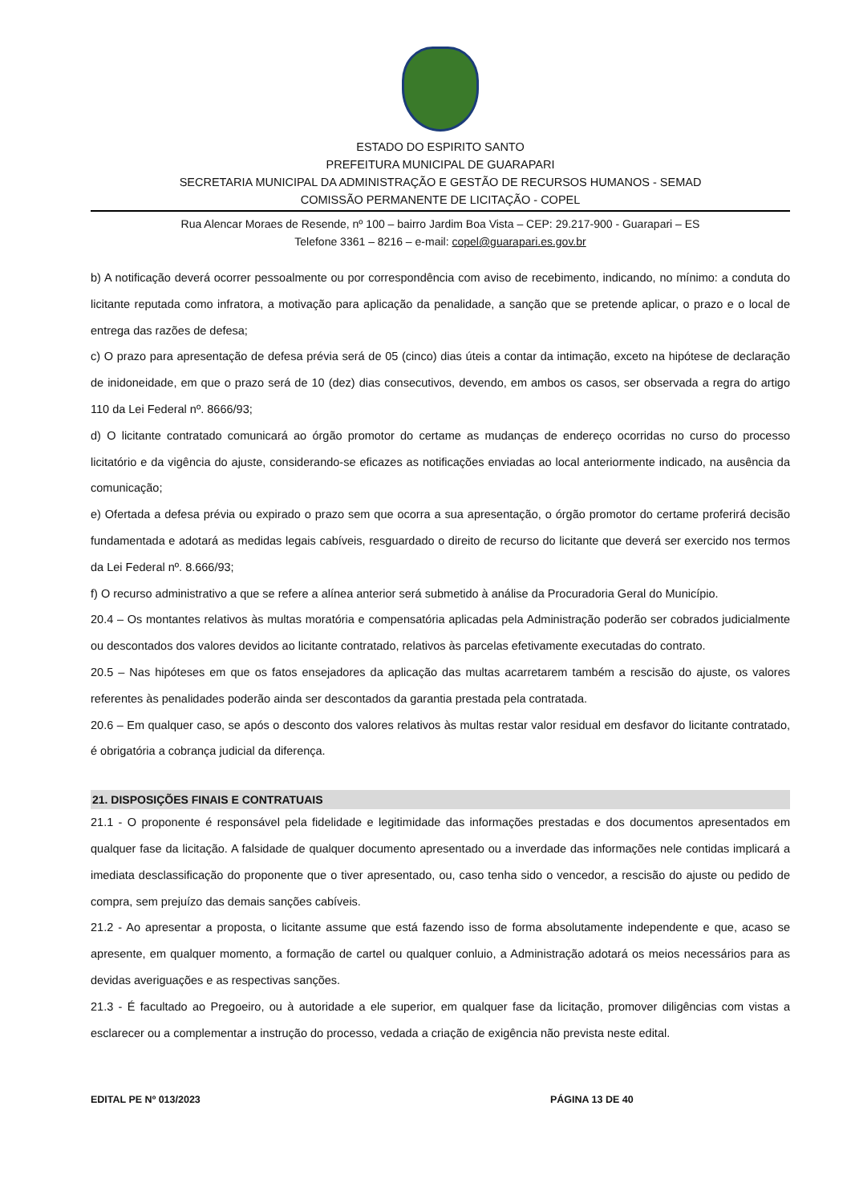ESTADO DO ESPIRITO SANTO
PREFEITURA MUNICIPAL DE GUARAPARI
SECRETARIA MUNICIPAL DA ADMINISTRAÇÃO E GESTÃO DE RECURSOS HUMANOS - SEMAD
COMISSÃO PERMANENTE DE LICITAÇÃO - COPEL
Rua Alencar Moraes de Resende, nº 100 – bairro Jardim Boa Vista – CEP: 29.217-900 - Guarapari – ES
Telefone 3361 – 8216 – e-mail: copel@guarapari.es.gov.br
b) A notificação deverá ocorrer pessoalmente ou por correspondência com aviso de recebimento, indicando, no mínimo: a conduta do licitante reputada como infratora, a motivação para aplicação da penalidade, a sanção que se pretende aplicar, o prazo e o local de entrega das razões de defesa;
c) O prazo para apresentação de defesa prévia será de 05 (cinco) dias úteis a contar da intimação, exceto na hipótese de declaração de inidoneidade, em que o prazo será de 10 (dez) dias consecutivos, devendo, em ambos os casos, ser observada a regra do artigo 110 da Lei Federal nº. 8666/93;
d) O licitante contratado comunicará ao órgão promotor do certame as mudanças de endereço ocorridas no curso do processo licitatório e da vigência do ajuste, considerando-se eficazes as notificações enviadas ao local anteriormente indicado, na ausência da comunicação;
e) Ofertada a defesa prévia ou expirado o prazo sem que ocorra a sua apresentação, o órgão promotor do certame proferirá decisão fundamentada e adotará as medidas legais cabíveis, resguardado o direito de recurso do licitante que deverá ser exercido nos termos da Lei Federal nº. 8.666/93;
f) O recurso administrativo a que se refere a alínea anterior será submetido à análise da Procuradoria Geral do Município.
20.4 – Os montantes relativos às multas moratória e compensatória aplicadas pela Administração poderão ser cobrados judicialmente ou descontados dos valores devidos ao licitante contratado, relativos às parcelas efetivamente executadas do contrato.
20.5 – Nas hipóteses em que os fatos ensejadores da aplicação das multas acarretarem também a rescisão do ajuste, os valores referentes às penalidades poderão ainda ser descontados da garantia prestada pela contratada.
20.6 – Em qualquer caso, se após o desconto dos valores relativos às multas restar valor residual em desfavor do licitante contratado, é obrigatória a cobrança judicial da diferença.
21. DISPOSIÇÕES FINAIS E CONTRATUAIS
21.1 - O proponente é responsável pela fidelidade e legitimidade das informações prestadas e dos documentos apresentados em qualquer fase da licitação. A falsidade de qualquer documento apresentado ou a inverdade das informações nele contidas implicará a imediata desclassificação do proponente que o tiver apresentado, ou, caso tenha sido o vencedor, a rescisão do ajuste ou pedido de compra, sem prejuízo das demais sanções cabíveis.
21.2 - Ao apresentar a proposta, o licitante assume que está fazendo isso de forma absolutamente independente e que, acaso se apresente, em qualquer momento, a formação de cartel ou qualquer conluio, a Administração adotará os meios necessários para as devidas averiguações e as respectivas sanções.
21.3 - É facultado ao Pregoeiro, ou à autoridade a ele superior, em qualquer fase da licitação, promover diligências com vistas a esclarecer ou a complementar a instrução do processo, vedada a criação de exigência não prevista neste edital.
EDITAL PE Nº 013/2023 PÁGINA 13 DE 40